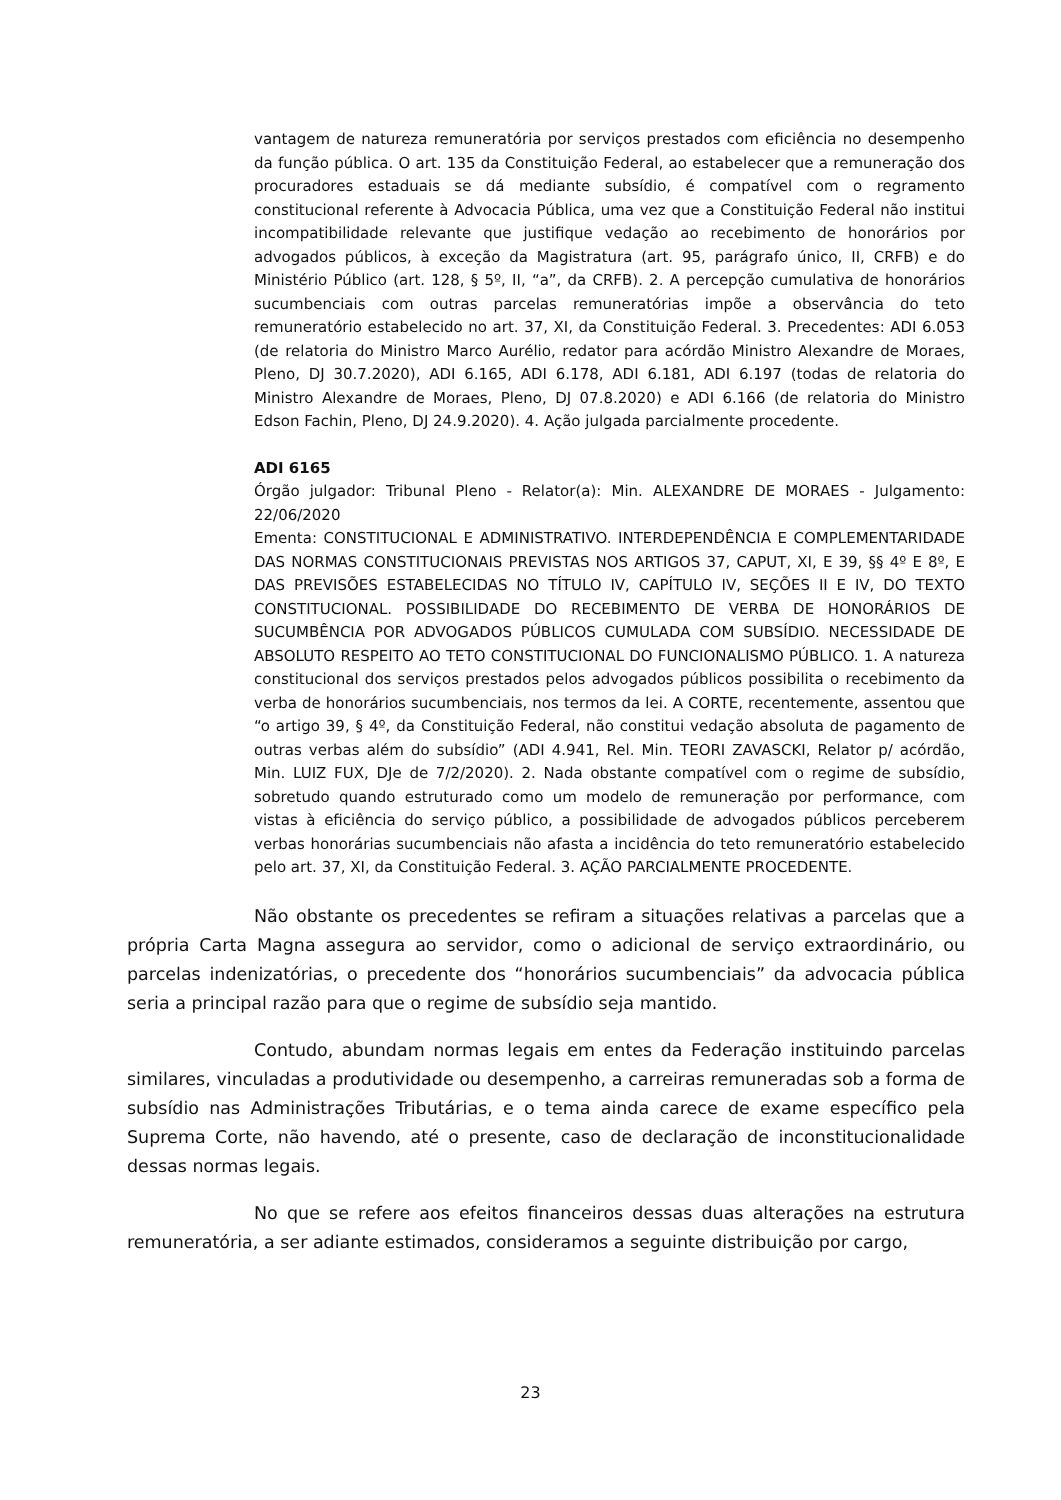vantagem de natureza remuneratória por serviços prestados com eficiência no desempenho da função pública. O art. 135 da Constituição Federal, ao estabelecer que a remuneração dos procuradores estaduais se dá mediante subsídio, é compatível com o regramento constitucional referente à Advocacia Pública, uma vez que a Constituição Federal não institui incompatibilidade relevante que justifique vedação ao recebimento de honorários por advogados públicos, à exceção da Magistratura (art. 95, parágrafo único, II, CRFB) e do Ministério Público (art. 128, § 5º, II, “a”, da CRFB). 2. A percepção cumulativa de honorários sucumbenciais com outras parcelas remuneratórias impõe a observância do teto remuneratório estabelecido no art. 37, XI, da Constituição Federal. 3. Precedentes: ADI 6.053 (de relatoria do Ministro Marco Aurélio, redator para acórdão Ministro Alexandre de Moraes, Pleno, DJ 30.7.2020), ADI 6.165, ADI 6.178, ADI 6.181, ADI 6.197 (todas de relatoria do Ministro Alexandre de Moraes, Pleno, DJ 07.8.2020) e ADI 6.166 (de relatoria do Ministro Edson Fachin, Pleno, DJ 24.9.2020). 4. Ação julgada parcialmente procedente.
ADI 6165
Órgão julgador: Tribunal Pleno - Relator(a): Min. ALEXANDRE DE MORAES - Julgamento: 22/06/2020
Ementa: CONSTITUCIONAL E ADMINISTRATIVO. INTERDEPENDÊNCIA E COMPLEMENTARIDADE DAS NORMAS CONSTITUCIONAIS PREVISTAS NOS ARTIGOS 37, CAPUT, XI, E 39, §§ 4º E 8º, E DAS PREVISÕES ESTABELECIDAS NO TÍTULO IV, CAPÍTULO IV, SEÇÕES II E IV, DO TEXTO CONSTITUCIONAL. POSSIBILIDADE DO RECEBIMENTO DE VERBA DE HONORÁRIOS DE SUCUMBÊNCIA POR ADVOGADOS PÚBLICOS CUMULADA COM SUBSÍDIO. NECESSIDADE DE ABSOLUTO RESPEITO AO TETO CONSTITUCIONAL DO FUNCIONALISMO PÚBLICO. 1. A natureza constitucional dos serviços prestados pelos advogados públicos possibilita o recebimento da verba de honorários sucumbenciais, nos termos da lei. A CORTE, recentemente, assentou que “o artigo 39, § 4º, da Constituição Federal, não constitui vedação absoluta de pagamento de outras verbas além do subsídio” (ADI 4.941, Rel. Min. TEORI ZAVASCKI, Relator p/ acórdão, Min. LUIZ FUX, DJe de 7/2/2020). 2. Nada obstante compatível com o regime de subsídio, sobretudo quando estruturado como um modelo de remuneração por performance, com vistas à eficiência do serviço público, a possibilidade de advogados públicos perceberem verbas honorárias sucumbenciais não afasta a incidência do teto remuneratório estabelecido pelo art. 37, XI, da Constituição Federal. 3. AÇÃO PARCIALMENTE PROCEDENTE.
Não obstante os precedentes se refiram a situações relativas a parcelas que a própria Carta Magna assegura ao servidor, como o adicional de serviço extraordinário, ou parcelas indenizatórias, o precedente dos “honorários sucumbenciais” da advocacia pública seria a principal razão para que o regime de subsídio seja mantido.
Contudo, abundam normas legais em entes da Federação instituindo parcelas similares, vinculadas a produtividade ou desempenho, a carreiras remuneradas sob a forma de subsídio nas Administrações Tributárias, e o tema ainda carece de exame específico pela Suprema Corte, não havendo, até o presente, caso de declaração de inconstitucionalidade dessas normas legais.
No que se refere aos efeitos financeiros dessas duas alterações na estrutura remuneratória, a ser adiante estimados, consideramos a seguinte distribuição por cargo,
23